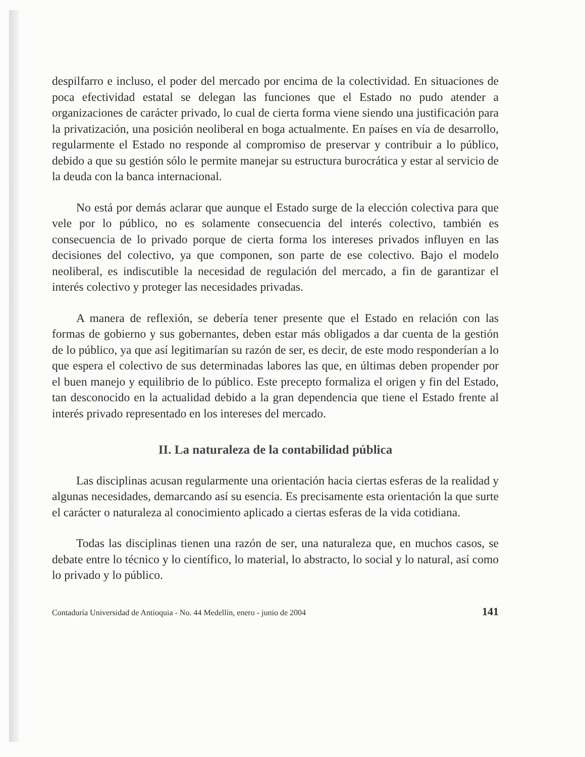despilfarro e incluso, el poder del mercado por encima de la colectividad. En situaciones de poca efectividad estatal se delegan las funciones que el Estado no pudo atender a organizaciones de carácter privado, lo cual de cierta forma viene siendo una justificación para la privatización, una posición neoliberal en boga actualmente. En países en vía de desarrollo, regularmente el Estado no responde al compromiso de preservar y contribuir a lo público, debido a que su gestión sólo le permite manejar su estructura burocrática y estar al servicio de la deuda con la banca internacional.
No está por demás aclarar que aunque el Estado surge de la elección colectiva para que vele por lo público, no es solamente consecuencia del interés colectivo, también es consecuencia de lo privado porque de cierta forma los intereses privados influyen en las decisiones del colectivo, ya que componen, son parte de ese colectivo. Bajo el modelo neoliberal, es indiscutible la necesidad de regulación del mercado, a fin de garantizar el interés colectivo y proteger las necesidades privadas.
A manera de reflexión, se debería tener presente que el Estado en relación con las formas de gobierno y sus gobernantes, deben estar más obligados a dar cuenta de la gestión de lo público, ya que así legitimarían su razón de ser, es decir, de este modo responderían a lo que espera el colectivo de sus determinadas labores las que, en últimas deben propender por el buen manejo y equilibrio de lo público. Este precepto formaliza el origen y fin del Estado, tan desconocido en la actualidad debido a la gran dependencia que tiene el Estado frente al interés privado representado en los intereses del mercado.
II. La naturaleza de la contabilidad pública
Las disciplinas acusan regularmente una orientación hacia ciertas esferas de la realidad y algunas necesidades, demarcando así su esencia. Es precisamente esta orientación la que surte el carácter o naturaleza al conocimiento aplicado a ciertas esferas de la vida cotidiana.
Todas las disciplinas tienen una razón de ser, una naturaleza que, en muchos casos, se debate entre lo técnico y lo científico, lo material, lo abstracto, lo social y lo natural, así como lo privado y lo público.
Contaduría Universidad de Antioquia - No. 44 Medellín, enero - junio de 2004 141